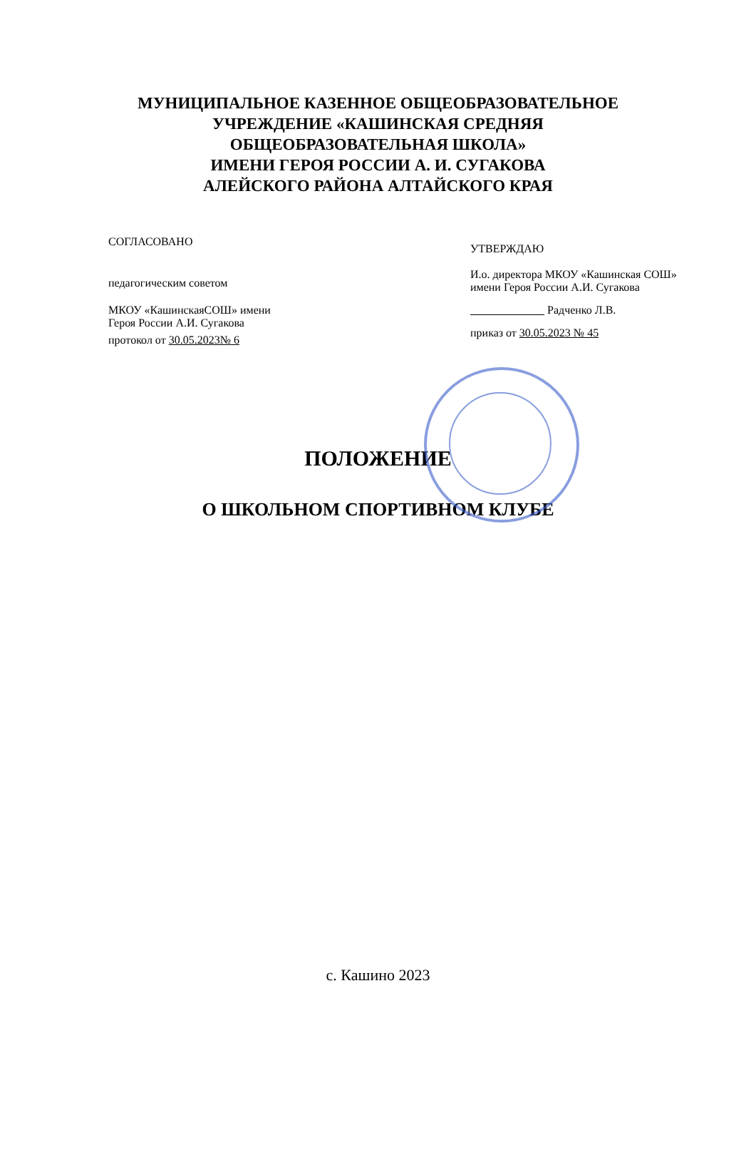МУНИЦИПАЛЬНОЕ КАЗЕННОЕ ОБЩЕОБРАЗОВАТЕЛЬНОЕ
УЧРЕЖДЕНИЕ «КАШИНСКАЯ СРЕДНЯЯ
ОБЩЕОБРАЗОВАТЕЛЬНАЯ ШКОЛА»
ИМЕНИ ГЕРОЯ РОССИИ А. И. СУГАКОВА
АЛЕЙСКОГО РАЙОНА АЛТАЙСКОГО КРАЯ
СОГЛАСОВАНО
педагогическим советом
МКОУ «КашинскаяСОШ» имени
Героя России А.И. Сугакова
протокол от 30.05.2023№ 6
УТВЕРЖДАЮ
И.о. директора МКОУ «Кашинская СОШ»
имени Героя России А.И. Сугакова
Радченко Л.В.
приказ от 30.05.2023 № 45
ПОЛОЖЕНИЕ
О ШКОЛЬНОМ СПОРТИВНОМ КЛУБЕ
с. Кашино 2023